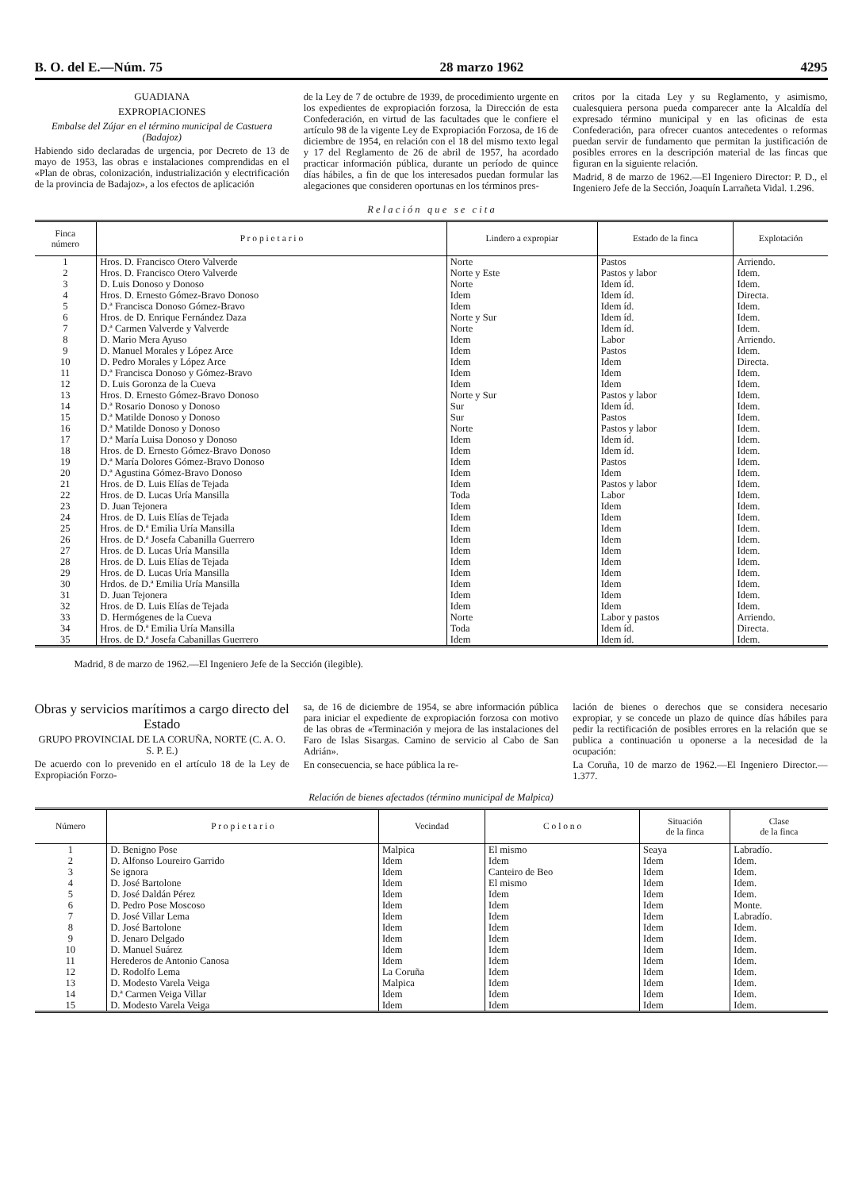B. O. del E.—Núm. 75 28 marzo 1962 4295
GUADIANA
EXPROPIACIONES
Embalse del Zújar en el término municipal de Castuera (Badajoz)
Habiendo sido declaradas de urgencia, por Decreto de 13 de mayo de 1953, las obras e instalaciones comprendidas en el «Plan de obras, colonización, industrialización y electrificación de la provincia de Badajoz», a los efectos de aplicación
de la Ley de 7 de octubre de 1939, de procedimiento urgente en los expedientes de expropiación forzosa, la Dirección de esta Confederación, en virtud de las facultades que le confiere el artículo 98 de la vigente Ley de Expropiación Forzosa, de 16 de diciembre de 1954, en relación con el 18 del mismo texto legal y 17 del Reglamento de 26 de abril de 1957, ha acordado practicar información pública, durante un período de quince días hábiles, a fin de que los interesados puedan formular las alegaciones que consideren oportunas en los términos pres-
critos por la citada Ley y su Reglamento, y asimismo, cualesquiera persona pueda comparecer ante la Alcaldía del expresado término municipal y en las oficinas de esta Confederación, para ofrecer cuantos antecedentes o reformas puedan servir de fundamento que permitan la justificación de posibles errores en la descripción material de las fincas que figuran en la siguiente relación.
Madrid, 8 de marzo de 1962.—El Ingeniero Director: P. D., el Ingeniero Jefe de la Sección, Joaquín Larrañeta Vidal. 1.296.
R e l a c i ó n q u e s e c i t a
| Finca número | P r o p i e t a r i o | Lindero a expropiar | Estado de la finca | Explotación |
| --- | --- | --- | --- | --- |
| 1 | Hros. D. Francisco Otero Valverde | Norte | Pastos | Arriendo. |
| 2 | Hros. D. Francisco Otero Valverde | Norte y Este | Pastos y labor | Idem. |
| 3 | D. Luis Donoso y Donoso | Norte | Idem íd. | Idem. |
| 4 | Hros. D. Ernesto Gómez-Bravo Donoso | Idem | Idem íd. | Directa. |
| 5 | D.ª Francisca Donoso Gómez-Bravo | Idem | Idem íd. | Idem. |
| 6 | Hros. de D. Enrique Fernández Daza | Norte y Sur | Idem íd. | Idem. |
| 7 | D.ª Carmen Valverde y Valverde | Norte | Idem íd. | Idem. |
| 8 | D. Mario Mera Ayuso | Idem | Labor | Arriendo. |
| 9 | D. Manuel Morales y López Arce | Idem | Pastos | Idem. |
| 10 | D. Pedro Morales y López Arce | Idem | Idem | Directa. |
| 11 | D.ª Francisca Donoso y Gómez-Bravo | Idem | Idem | Idem. |
| 12 | D. Luis Goronza de la Cueva | Idem | Idem | Idem. |
| 13 | Hros. D. Ernesto Gómez-Bravo Donoso | Norte y Sur | Pastos y labor | Idem. |
| 14 | D.ª Rosario Donoso y Donoso | Sur | Idem íd. | Idem. |
| 15 | D.ª Matilde Donoso y Donoso | Sur | Pastos | Idem. |
| 16 | D.ª Matilde Donoso y Donoso | Norte | Pastos y labor | Idem. |
| 17 | D.ª María Luisa Donoso y Donoso | Idem | Idem íd. | Idem. |
| 18 | Hros. de D. Ernesto Gómez-Bravo Donoso | Idem | Idem íd. | Idem. |
| 19 | D.ª María Dolores Gómez-Bravo Donoso | Idem | Pastos | Idem. |
| 20 | D.ª Agustina Gómez-Bravo Donoso | Idem | Idem | Idem. |
| 21 | Hros. de D. Luis Elías de Tejada | Idem | Pastos y labor | Idem. |
| 22 | Hros. de D. Lucas Uría Mansilla | Toda | Labor | Idem. |
| 23 | D. Juan Tejonera | Idem | Idem | Idem. |
| 24 | Hros. de D. Luis Elías de Tejada | Idem | Idem | Idem. |
| 25 | Hros. de D.ª Emilia Uría Mansilla | Idem | Idem | Idem. |
| 26 | Hros. de D.ª Josefa Cabanilla Guerrero | Idem | Idem | Idem. |
| 27 | Hros. de D. Lucas Uría Mansilla | Idem | Idem | Idem. |
| 28 | Hros. de D. Luis Elías de Tejada | Idem | Idem | Idem. |
| 29 | Hros. de D. Lucas Uría Mansilla | Idem | Idem | Idem. |
| 30 | Hrdos. de D.ª Emilia Uría Mansilla | Idem | Idem | Idem. |
| 31 | D. Juan Tejonera | Idem | Idem | Idem. |
| 32 | Hros. de D. Luis Elías de Tejada | Idem | Idem | Idem. |
| 33 | D. Hermógenes de la Cueva | Norte | Labor y pastos | Arriendo. |
| 34 | Hros. de D.ª Emilia Uría Mansilla | Toda | Idem íd. | Directa. |
| 35 | Hros. de D.ª Josefa Cabanillas Guerrero | Idem | Idem íd. | Idem. |
Madrid, 8 de marzo de 1962.—El Ingeniero Jefe de la Sección (ilegible).
Obras y servicios marítimos a cargo directo del Estado
GRUPO PROVINCIAL DE LA CORUÑA, NORTE (C. A. O. S. P. E.)
De acuerdo con lo prevenido en el artículo 18 de la Ley de Expropiación Forzo-
sa, de 16 de diciembre de 1954, se abre información pública para iniciar el expediente de expropiación forzosa con motivo de las obras de «Terminación y mejora de las instalaciones del Faro de Islas Sisargas. Camino de servicio al Cabo de San Adrián».
En consecuencia, se hace pública la re-
lación de bienes o derechos que se considera necesario expropiar, y se concede un plazo de quince días hábiles para pedir la rectificación de posibles errores en la relación que se publica a continuación u oponerse a la necesidad de la ocupación:
La Coruña, 10 de marzo de 1962.—El Ingeniero Director.—1.377.
Relación de bienes afectados (término municipal de Malpica)
| Número | P r o p i e t a r i o | Vecindad | C o l o n o | Situación de la finca | Clase de la finca |
| --- | --- | --- | --- | --- | --- |
| 1 | D. Benigno Pose | Malpica | El mismo | Seaya | Labradío. |
| 2 | D. Alfonso Loureiro Garrido | Idem | Idem | Idem | Idem. |
| 3 | Se ignora | Idem | Canteiro de Beo | Idem | Idem. |
| 4 | D. José Bartolone | Idem | El mismo | Idem | Idem. |
| 5 | D. José Daldán Pérez | Idem | Idem | Idem | Idem. |
| 6 | D. Pedro Pose Moscoso | Idem | Idem | Idem | Monte. |
| 7 | D. José Villar Lema | Idem | Idem | Idem | Labradío. |
| 8 | D. José Bartolone | Idem | Idem | Idem | Idem. |
| 9 | D. Jenaro Delgado | Idem | Idem | Idem | Idem. |
| 10 | D. Manuel Suárez | Idem | Idem | Idem | Idem. |
| 11 | Herederos de Antonio Canosa | Idem | Idem | Idem | Idem. |
| 12 | D. Rodolfo Lema | La Coruña | Idem | Idem | Idem. |
| 13 | D. Modesto Varela Veiga | Malpica | Idem | Idem | Idem. |
| 14 | D.ª Carmen Veiga Villar | Idem | Idem | Idem | Idem. |
| 15 | D. Modesto Varela Veiga | Idem | Idem | Idem | Idem. |